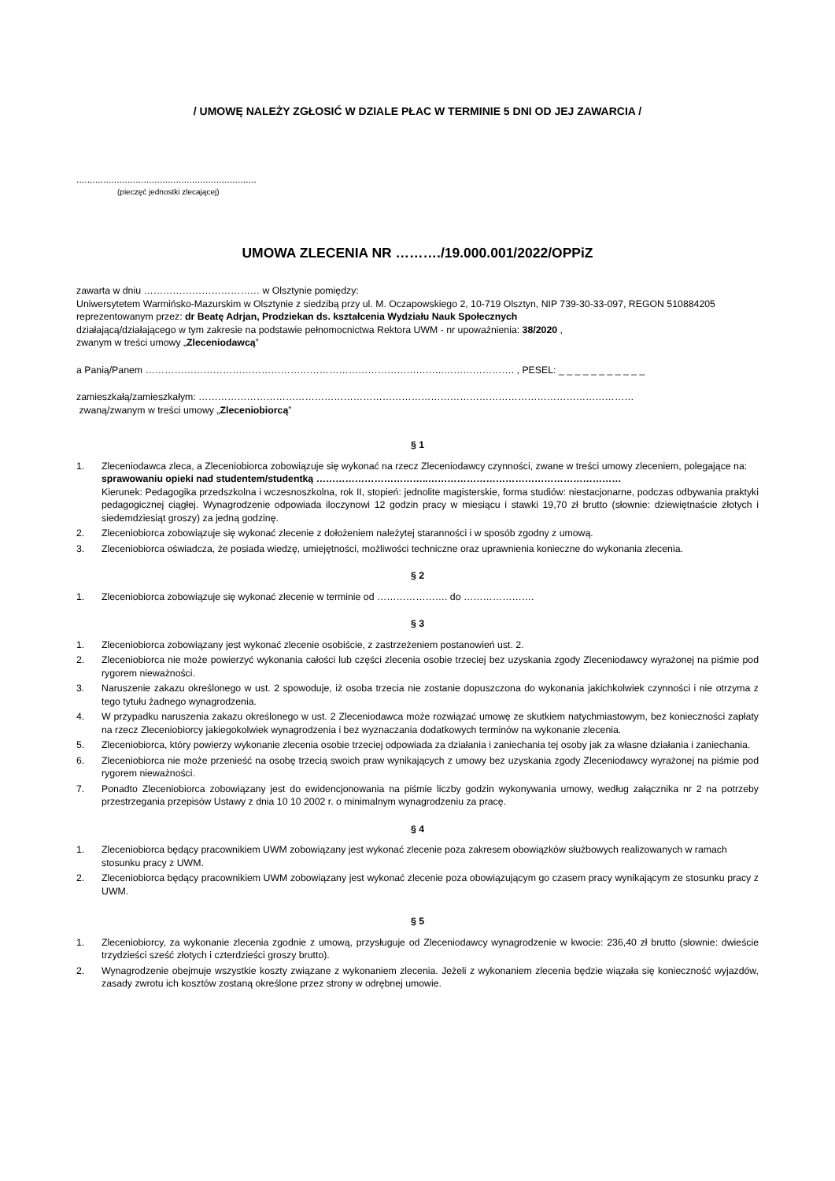/ UMOWĘ NALEŻY ZGŁOSIĆ W DZIALE PŁAC W TERMINIE 5 DNI OD JEJ ZAWARCIA /
...................................................................
(pieczęć jednostki zlecającej)
UMOWA ZLECENIA NR ………./19.000.001/2022/OPPiZ
zawarta w dniu ……………………………… w Olsztynie pomiędzy:
Uniwersytetem Warmińsko-Mazurskim w Olsztynie z siedzibą przy ul. M. Oczapowskiego 2, 10-719 Olsztyn, NIP 739-30-33-097, REGON 510884205 reprezentowanym przez: dr Beatę Adrjan, Prodziekan ds. kształcenia Wydziału Nauk Społecznych
działającą/działającego w tym zakresie na podstawie pełnomocnictwa Rektora UWM - nr upoważnienia: 38/2020 ,
zwanym w treści umowy „Zleceniodawcą”
a Panią/Panem ………………………………………………………………………….……..…………………. , PESEL: _ _ _ _ _ _ _ _ _ _ _
zamieszkałą/zamieszkałym: ………………………………………………………………………………………………………………………
zwaną/zwanym w treści umowy „Zleceniobiorcą”
§ 1
1. Zleceniodawca zleca, a Zleceniobiorca zobowiązuje się wykonać na rzecz Zleceniodawcy czynności, zwane w treści umowy zleceniem, polegające na:
sprawowaniu opieki nad studentem/studentką ……………………………..……………………………………………………
Kierunek: Pedagogika przedszkolna i wczesnoszkolna, rok II, stopień: jednolite magisterskie, forma studiów: niestacjonarne, podczas odbywania praktyki pedagogicznej ciągłej. Wynagrodzenie odpowiada iloczynowi 12 godzin pracy w miesiącu i stawki 19,70 zł brutto (słownie: dziewiętnaście złotych i siedemdziesiąt groszy) za jedną godzinę.
2. Zleceniobiorca zobowiązuje się wykonać zlecenie z dołożeniem należytej staranności i w sposób zgodny z umową.
3. Zleceniobiorca oświadcza, że posiada wiedzę, umiejętności, możliwości techniczne oraz uprawnienia konieczne do wykonania zlecenia.
§ 2
1. Zleceniobiorca zobowiązuje się wykonać zlecenie w terminie od …………………. do ………………….
§ 3
1. Zleceniobiorca zobowiązany jest wykonać zlecenie osobiście, z zastrzeżeniem postanowień ust. 2.
2. Zleceniobiorca nie może powierzyć wykonania całości lub części zlecenia osobie trzeciej bez uzyskania zgody Zleceniodawcy wyrażonej na piśmie pod rygorem nieważności.
3. Naruszenie zakazu określonego w ust. 2 spowoduje, iż osoba trzecia nie zostanie dopuszczona do wykonania jakichkolwiek czynności i nie otrzyma z tego tytułu żadnego wynagrodzenia.
4. W przypadku naruszenia zakazu określonego w ust. 2 Zleceniodawca może rozwiązać umowę ze skutkiem natychmiastowym, bez konieczności zapłaty na rzecz Zleceniobiorcy jakiegokolwiek wynagrodzenia i bez wyznaczania dodatkowych terminów na wykonanie zlecenia.
5. Zleceniobiorca, który powierzy wykonanie zlecenia osobie trzeciej odpowiada za działania i zaniechania tej osoby jak za własne działania i zaniechania.
6. Zleceniobiorca nie może przenieść na osobę trzecią swoich praw wynikających z umowy bez uzyskania zgody Zleceniodawcy wyrażonej na piśmie pod rygorem nieważności.
7. Ponadto Zleceniobiorca zobowiązany jest do ewidencjonowania na piśmie liczby godzin wykonywania umowy, według załącznika nr 2 na potrzeby przestrzegania przepisów Ustawy z dnia 10 10 2002 r. o minimalnym wynagrodzeniu za pracę.
§ 4
1. Zleceniobiorca będący pracownikiem UWM zobowiązany jest wykonać zlecenie poza zakresem obowiązków służbowych realizowanych w ramach stosunku pracy z UWM.
2. Zleceniobiorca będący pracownikiem UWM zobowiązany jest wykonać zlecenie poza obowiązującym go czasem pracy wynikającym ze stosunku pracy z UWM.
§ 5
1. Zleceniobiorcy, za wykonanie zlecenia zgodnie z umową, przysługuje od Zleceniodawcy wynagrodzenie w kwocie: 236,40 zł brutto (słownie: dwieście trzydzieści sześć złotych i czterdzieści groszy brutto).
2. Wynagrodzenie obejmuje wszystkie koszty związane z wykonaniem zlecenia. Jeżeli z wykonaniem zlecenia będzie wiązała się konieczność wyjazdów, zasady zwrotu ich kosztów zostaną określone przez strony w odrębnej umowie.